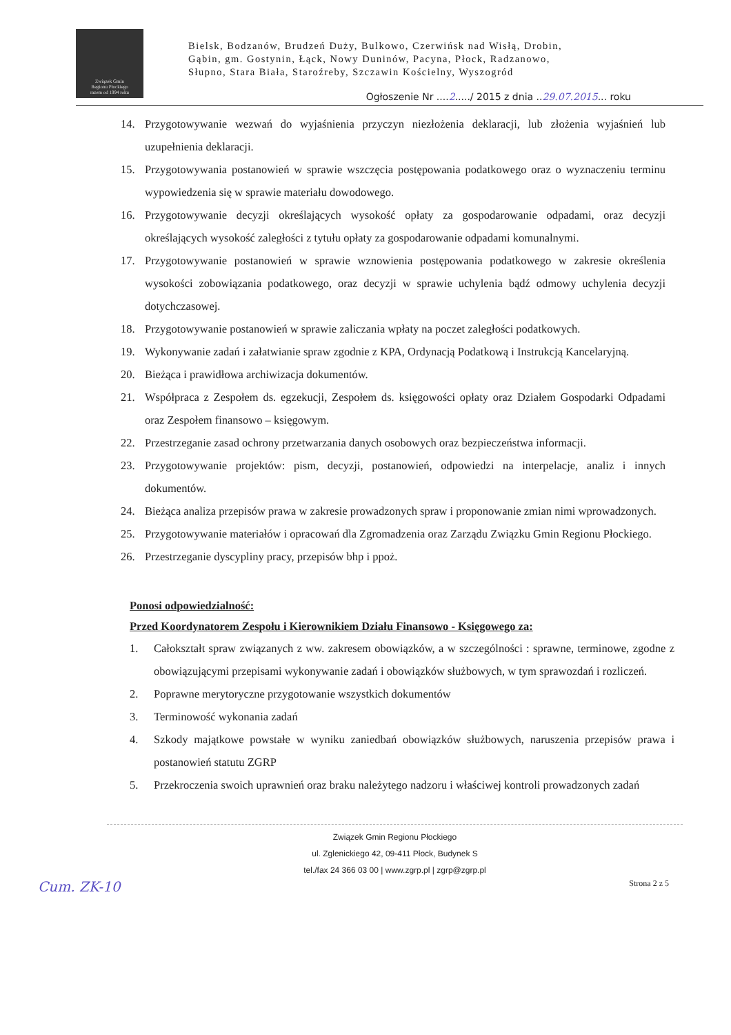Związek Gmin
Regionu Płockiego
razem od 1994 roku
Bielsk, Bodzanów, Brudzeń Duży, Bulkowo, Czerwińsk nad Wisłą, Drobin,
Gąbin, gm. Gostynin, Łąck, Nowy Duninów, Pacyna, Płock, Radzanowo,
Słupno, Stara Biała, Staroźreby, Szczawin Kościelny, Wyszogród
Ogłoszenie Nr ....2...../ 2015 z dnia ..29.07.2015... roku
14. Przygotowywanie wezwań do wyjaśnienia przyczyn niezłożenia deklaracji, lub złożenia wyjaśnień lub uzupełnienia deklaracji.
15. Przygotowywania postanowień w sprawie wszczęcia postępowania podatkowego oraz o wyznaczeniu terminu wypowiedzenia się w sprawie materiału dowodowego.
16. Przygotowywanie decyzji określających wysokość opłaty za gospodarowanie odpadami, oraz decyzji określających wysokość zaległości z tytułu opłaty za gospodarowanie odpadami komunalnymi.
17. Przygotowywanie postanowień w sprawie wznowienia postępowania podatkowego w zakresie określenia wysokości zobowiązania podatkowego, oraz decyzji w sprawie uchylenia bądź odmowy uchylenia decyzji dotychczasowej.
18. Przygotowywanie postanowień w sprawie zaliczania wpłaty na poczet zaległości podatkowych.
19. Wykonywanie zadań i załatwianie spraw zgodnie z KPA, Ordynacją Podatkową i Instrukcją Kancelaryjną.
20. Bieżąca i prawidłowa archiwizacja dokumentów.
21. Współpraca z Zespołem ds. egzekucji, Zespołem ds. księgowości opłaty oraz Działem Gospodarki Odpadami oraz Zespołem finansowo – księgowym.
22. Przestrzeganie zasad ochrony przetwarzania danych osobowych oraz bezpieczeństwa informacji.
23. Przygotowywanie projektów: pism, decyzji, postanowień, odpowiedzi na interpelacje, analiz i innych dokumentów.
24. Bieżąca analiza przepisów prawa w zakresie prowadzonych spraw i proponowanie zmian nimi wprowadzonych.
25. Przygotowywanie materiałów i opracowań dla Zgromadzenia oraz Zarządu Związku Gmin Regionu Płockiego.
26. Przestrzeganie dyscypliny pracy, przepisów bhp i ppoż.
Ponosi odpowiedzialność:
Przed Koordynatorem Zespołu i Kierownikiem Działu Finansowo - Księgowego za:
1. Całokształt spraw związanych z ww. zakresem obowiązków, a w szczególności : sprawne, terminowe, zgodne z obowiązującymi przepisami wykonywanie zadań i obowiązków służbowych, w tym sprawozdań i rozliczeń.
2. Poprawne merytoryczne przygotowanie wszystkich dokumentów
3. Terminowość wykonania zadań
4. Szkody majątkowe powstałe w wyniku zaniedbań obowiązków służbowych, naruszenia przepisów prawa i postanowień statutu ZGRP
5. Przekroczenia swoich uprawnień oraz braku należytego nadzoru i właściwej kontroli prowadzonych zadań
Związek Gmin Regionu Płockiego
ul. Zglenickiego 42, 09-411 Płock, Budynek S
tel./fax 24 366 03 00 | www.zgrp.pl | zgrp@zgrp.pl
Cum. ZK-10 Strona 2 z 5